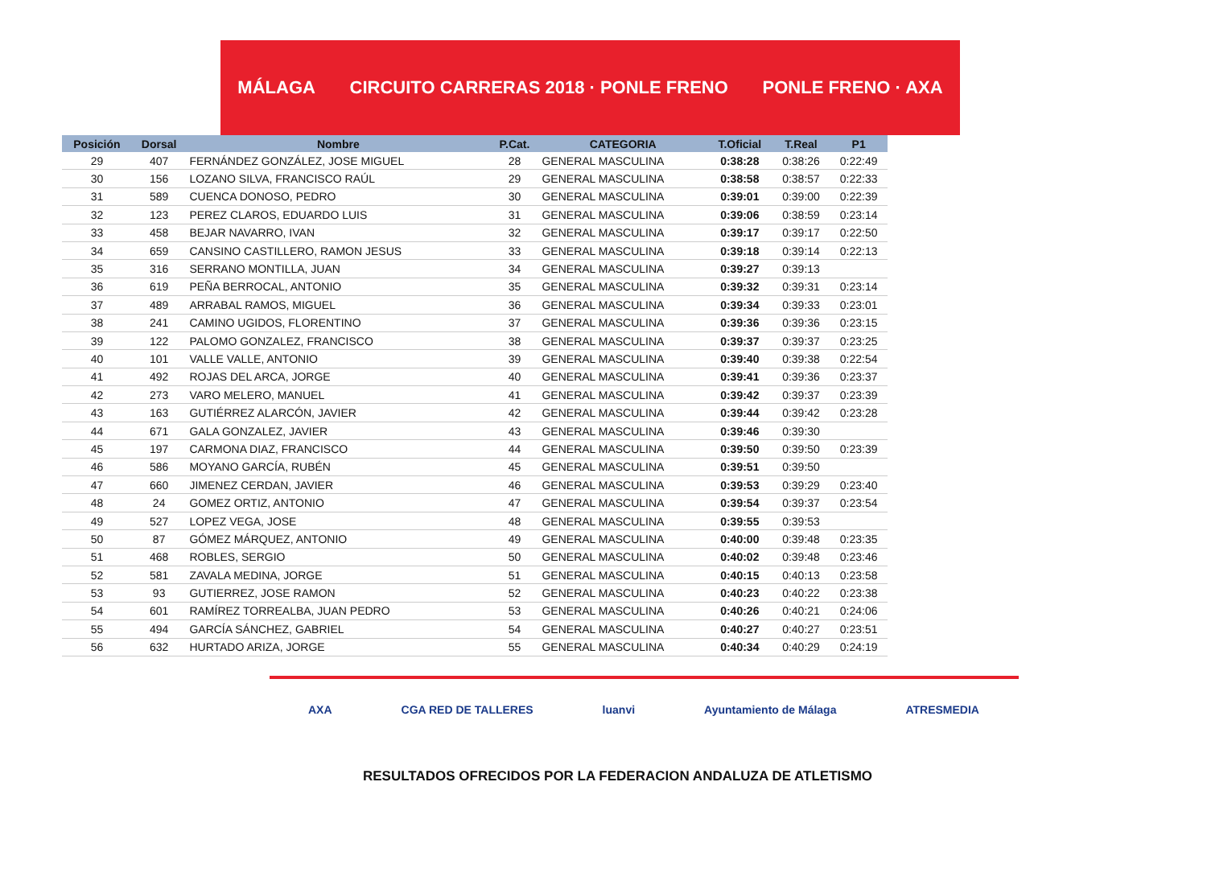MÁLAGA CIRCUITO CARRERAS 2018 · PONLE FRENO PONLE FRENO · AXA
| Posición | Dorsal | Nombre | P.Cat. | CATEGORIA | T.Oficial | T.Real | P1 |
| --- | --- | --- | --- | --- | --- | --- | --- |
| 29 | 407 | FERNÁNDEZ GONZÁLEZ, JOSE MIGUEL | 28 | GENERAL MASCULINA | 0:38:28 | 0:38:26 | 0:22:49 |
| 30 | 156 | LOZANO SILVA, FRANCISCO RAÚL | 29 | GENERAL MASCULINA | 0:38:58 | 0:38:57 | 0:22:33 |
| 31 | 589 | CUENCA DONOSO, PEDRO | 30 | GENERAL MASCULINA | 0:39:01 | 0:39:00 | 0:22:39 |
| 32 | 123 | PEREZ CLAROS, EDUARDO LUIS | 31 | GENERAL MASCULINA | 0:39:06 | 0:38:59 | 0:23:14 |
| 33 | 458 | BEJAR NAVARRO, IVAN | 32 | GENERAL MASCULINA | 0:39:17 | 0:39:17 | 0:22:50 |
| 34 | 659 | CANSINO CASTILLERO, RAMON JESUS | 33 | GENERAL MASCULINA | 0:39:18 | 0:39:14 | 0:22:13 |
| 35 | 316 | SERRANO MONTILLA, JUAN | 34 | GENERAL MASCULINA | 0:39:27 | 0:39:13 | |
| 36 | 619 | PEÑA BERROCAL, ANTONIO | 35 | GENERAL MASCULINA | 0:39:32 | 0:39:31 | 0:23:14 |
| 37 | 489 | ARRABAL RAMOS, MIGUEL | 36 | GENERAL MASCULINA | 0:39:34 | 0:39:33 | 0:23:01 |
| 38 | 241 | CAMINO UGIDOS, FLORENTINO | 37 | GENERAL MASCULINA | 0:39:36 | 0:39:36 | 0:23:15 |
| 39 | 122 | PALOMO GONZALEZ, FRANCISCO | 38 | GENERAL MASCULINA | 0:39:37 | 0:39:37 | 0:23:25 |
| 40 | 101 | VALLE VALLE, ANTONIO | 39 | GENERAL MASCULINA | 0:39:40 | 0:39:38 | 0:22:54 |
| 41 | 492 | ROJAS DEL ARCA, JORGE | 40 | GENERAL MASCULINA | 0:39:41 | 0:39:36 | 0:23:37 |
| 42 | 273 | VARO MELERO, MANUEL | 41 | GENERAL MASCULINA | 0:39:42 | 0:39:37 | 0:23:39 |
| 43 | 163 | GUTIÉRREZ ALARCÓN, JAVIER | 42 | GENERAL MASCULINA | 0:39:44 | 0:39:42 | 0:23:28 |
| 44 | 671 | GALA GONZALEZ, JAVIER | 43 | GENERAL MASCULINA | 0:39:46 | 0:39:30 | |
| 45 | 197 | CARMONA DIAZ, FRANCISCO | 44 | GENERAL MASCULINA | 0:39:50 | 0:39:50 | 0:23:39 |
| 46 | 586 | MOYANO GARCÍA, RUBÉN | 45 | GENERAL MASCULINA | 0:39:51 | 0:39:50 | |
| 47 | 660 | JIMENEZ CERDAN, JAVIER | 46 | GENERAL MASCULINA | 0:39:53 | 0:39:29 | 0:23:40 |
| 48 | 24 | GOMEZ ORTIZ, ANTONIO | 47 | GENERAL MASCULINA | 0:39:54 | 0:39:37 | 0:23:54 |
| 49 | 527 | LOPEZ VEGA, JOSE | 48 | GENERAL MASCULINA | 0:39:55 | 0:39:53 | |
| 50 | 87 | GÓMEZ MÁRQUEZ, ANTONIO | 49 | GENERAL MASCULINA | 0:40:00 | 0:39:48 | 0:23:35 |
| 51 | 468 | ROBLES, SERGIO | 50 | GENERAL MASCULINA | 0:40:02 | 0:39:48 | 0:23:46 |
| 52 | 581 | ZAVALA MEDINA, JORGE | 51 | GENERAL MASCULINA | 0:40:15 | 0:40:13 | 0:23:58 |
| 53 | 93 | GUTIERREZ, JOSE RAMON | 52 | GENERAL MASCULINA | 0:40:23 | 0:40:22 | 0:23:38 |
| 54 | 601 | RAMÍREZ TORREALBA, JUAN PEDRO | 53 | GENERAL MASCULINA | 0:40:26 | 0:40:21 | 0:24:06 |
| 55 | 494 | GARCÍA SÁNCHEZ, GABRIEL | 54 | GENERAL MASCULINA | 0:40:27 | 0:40:27 | 0:23:51 |
| 56 | 632 | HURTADO ARIZA, JORGE | 55 | GENERAL MASCULINA | 0:40:34 | 0:40:29 | 0:24:19 |
AXA CGA RED DE TALLERES luanvi Ayuntamiento de Málaga ATRESMEDIA
RESULTADOS OFRECIDOS POR LA FEDERACION ANDALUZA DE ATLETISMO